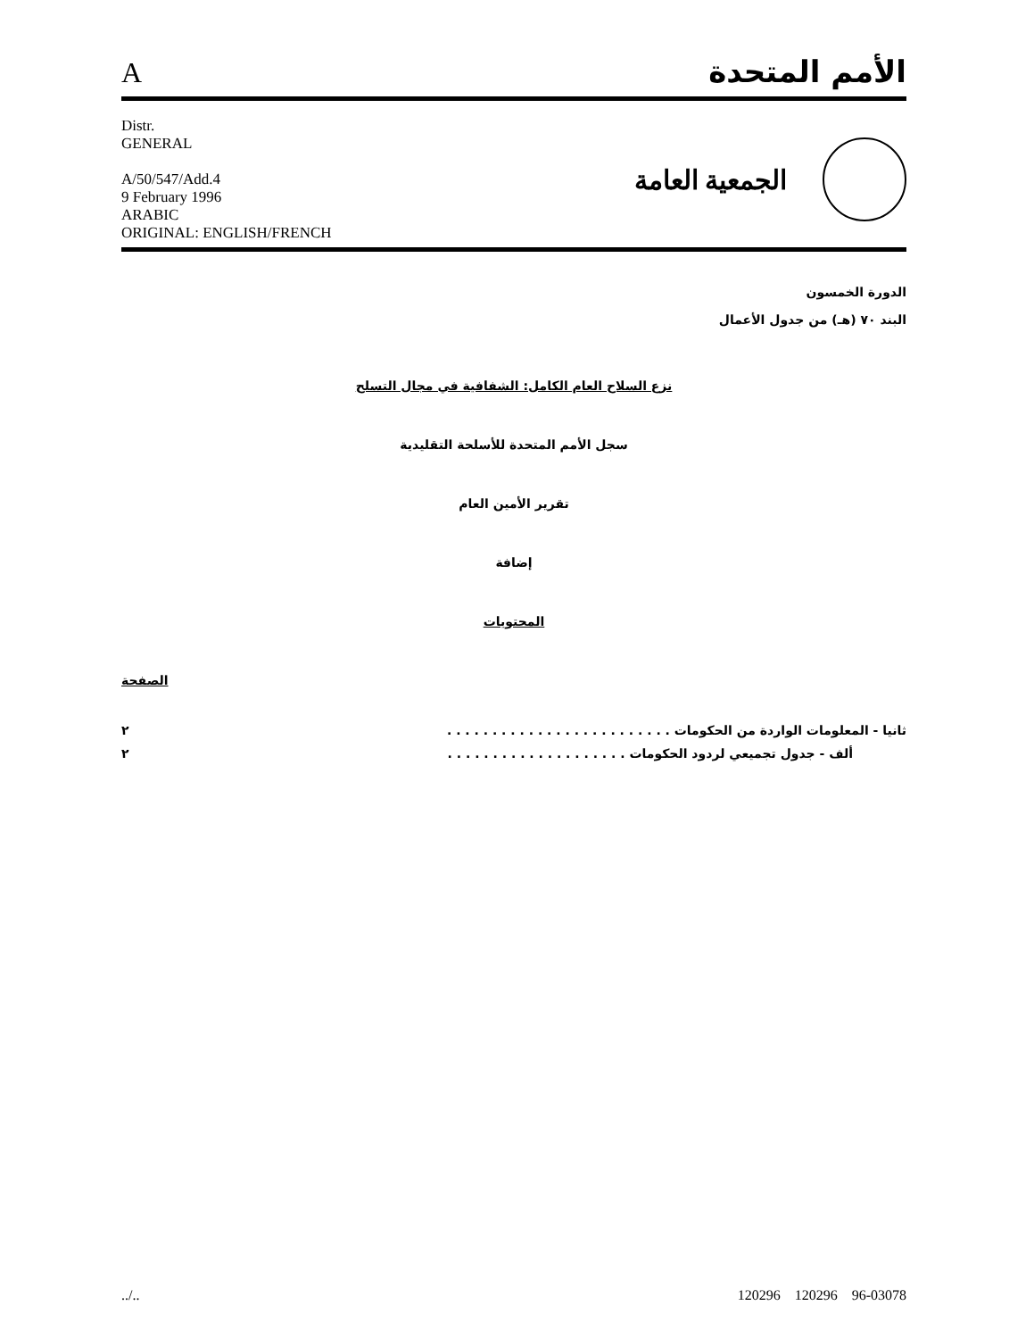Aالأمم المتحدة
Distr.
GENERAL
A/50/547/Add.4
9 February 1996
ARABIC
ORIGINAL: ENGLISH/FRENCH
الجمعية العامة
الدورة الخمسون
البند ٧٠ (هـ) من جدول الأعمال
نزع السلاح العام الكامل: الشفافية في مجال التسلح
سجل الأمم المتحدة للأسلحة التقليدية
تقرير الأمين العام
إضافة
المحتويات
الصفحة
ثانيا - المعلومات الواردة من الحكومات . . . . . . . . . . . . . . . . . . . . . . . . . ٢
ألف - جدول تجميعي لردود الحكومات . . . . . . . . . . . . . . . . . . . . ٢
../.. 120296 120296 96-03078